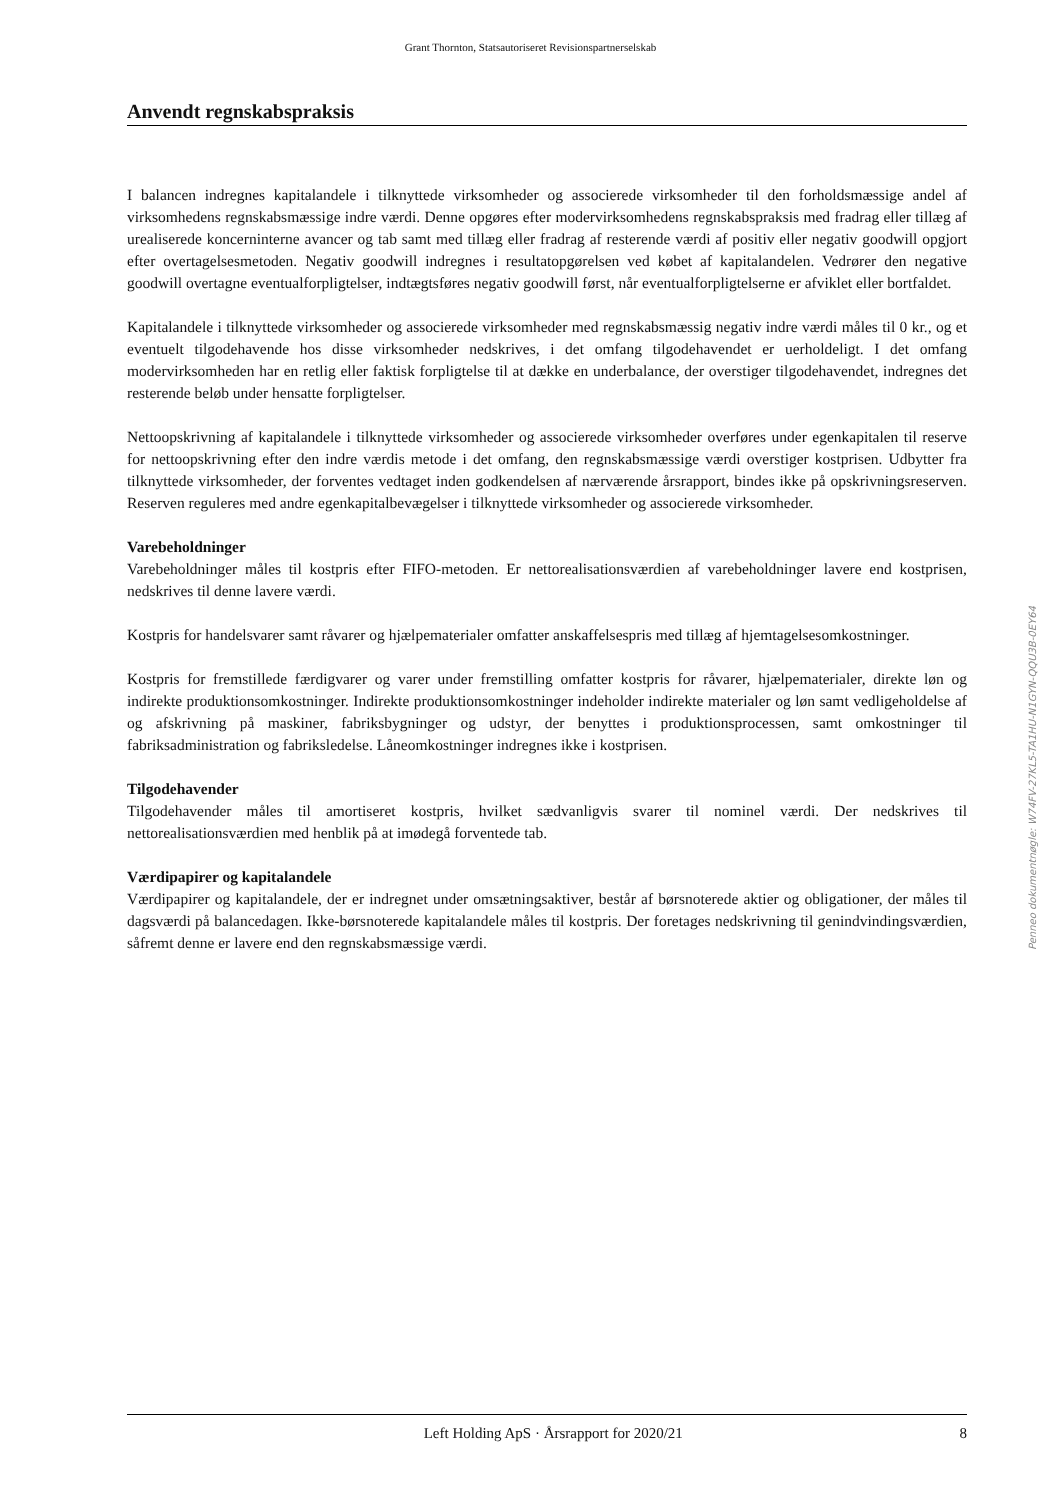Grant Thornton, Statsautoriseret Revisionspartnerselskab
Anvendt regnskabspraksis
I balancen indregnes kapitalandele i tilknyttede virksomheder og associerede virksomheder til den forholdsmæssige andel af virksomhedens regnskabsmæssige indre værdi. Denne opgøres efter modervirksomhedens regnskabspraksis med fradrag eller tillæg af urealiserede koncerninterne avancer og tab samt med tillæg eller fradrag af resterende værdi af positiv eller negativ goodwill opgjort efter overtagelsesmetoden. Negativ goodwill indregnes i resultatopgørelsen ved købet af kapitalandelen. Vedrører den negative goodwill overtagne eventualforpligtelser, indtægtsføres negativ goodwill først, når eventualforpligtelserne er afviklet eller bortfaldet.
Kapitalandele i tilknyttede virksomheder og associerede virksomheder med regnskabsmæssig negativ indre værdi måles til 0 kr., og et eventuelt tilgodehavende hos disse virksomheder nedskrives, i det omfang tilgodehavendet er uerholdeligt. I det omfang modervirksomheden har en retlig eller faktisk forpligtelse til at dække en underbalance, der overstiger tilgodehavendet, indregnes det resterende beløb under hensatte forpligtelser.
Nettoopskrivning af kapitalandele i tilknyttede virksomheder og associerede virksomheder overføres under egenkapitalen til reserve for nettoopskrivning efter den indre værdis metode i det omfang, den regnskabsmæssige værdi overstiger kostprisen. Udbytter fra tilknyttede virksomheder, der forventes vedtaget inden godkendelsen af nærværende årsrapport, bindes ikke på opskrivningsreserven. Reserven reguleres med andre egenkapitalbevægelser i tilknyttede virksomheder og associerede virksomheder.
Varebeholdninger
Varebeholdninger måles til kostpris efter FIFO-metoden. Er nettorealisationsværdien af varebeholdninger lavere end kostprisen, nedskrives til denne lavere værdi.
Kostpris for handelsvarer samt råvarer og hjælpematerialer omfatter anskaffelsespris med tillæg af hjemtagelsesomkostninger.
Kostpris for fremstillede færdigvarer og varer under fremstilling omfatter kostpris for råvarer, hjælpematerialer, direkte løn og indirekte produktionsomkostninger. Indirekte produktionsomkostninger indeholder indirekte materialer og løn samt vedligeholdelse af og afskrivning på maskiner, fabriksbygninger og udstyr, der benyttes i produktionsprocessen, samt omkostninger til fabriksadministration og fabriksledelse. Låneomkostninger indregnes ikke i kostprisen.
Tilgodehavender
Tilgodehavender måles til amortiseret kostpris, hvilket sædvanligvis svarer til nominel værdi. Der nedskrives til nettorealisationsværdien med henblik på at imødegå forventede tab.
Værdipapirer og kapitalandele
Værdipapirer og kapitalandele, der er indregnet under omsætningsaktiver, består af børsnoterede aktier og obligationer, der måles til dagsværdi på balancedagen. Ikke-børsnoterede kapitalandele måles til kostpris. Der foretages nedskrivning til genindvindingsværdien, såfremt denne er lavere end den regnskabsmæssige værdi.
Penneo dokumentnøgle: W74FV-27KL5-TA1HU-N1GYN-QQU3B-0EY64
Left Holding ApS · Årsrapport for 2020/21 8